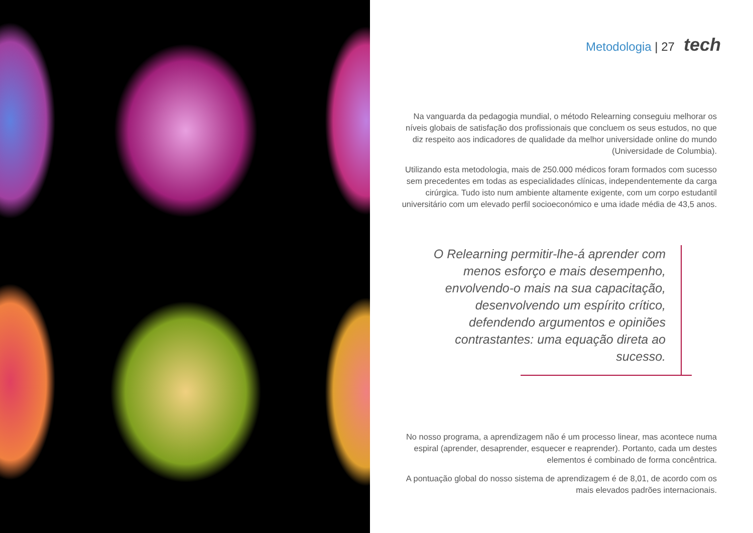Metodologia | 27 tech
Na vanguarda da pedagogia mundial, o método Relearning conseguiu melhorar os níveis globais de satisfação dos profissionais que concluem os seus estudos, no que diz respeito aos indicadores de qualidade da melhor universidade online do mundo (Universidade de Columbia).
Utilizando esta metodologia, mais de 250.000 médicos foram formados com sucesso sem precedentes em todas as especialidades clínicas, independentemente da carga cirúrgica. Tudo isto num ambiente altamente exigente, com um corpo estudantil universitário com um elevado perfil socioeconómico e uma idade média de 43,5 anos.
O Relearning permitir-lhe-á aprender com menos esforço e mais desempenho, envolvendo-o mais na sua capacitação, desenvolvendo um espírito crítico, defendendo argumentos e opiniões contrastantes: uma equação direta ao sucesso.
No nosso programa, a aprendizagem não é um processo linear, mas acontece numa espiral (aprender, desaprender, esquecer e reaprender). Portanto, cada um destes elementos é combinado de forma concêntrica.
A pontuação global do nosso sistema de aprendizagem é de 8,01, de acordo com os mais elevados padrões internacionais.